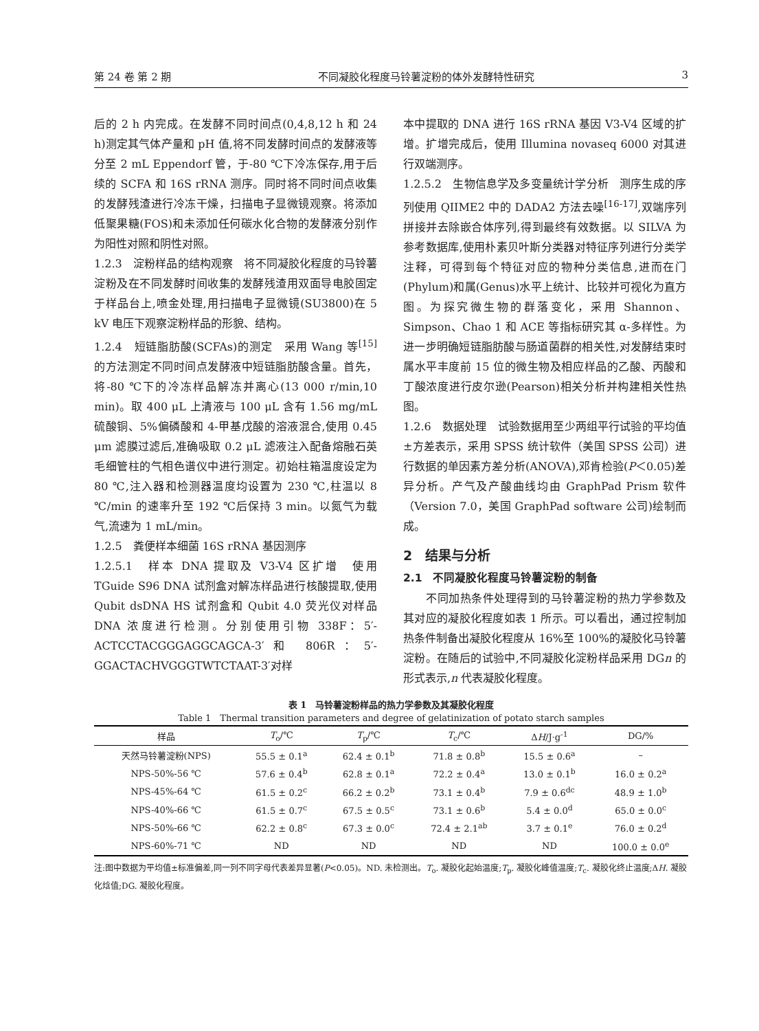第 24 卷 第 2 期 不同凝胶化程度马铃薯淀粉的体外发酵特性研究 3
后的 2 h 内完成。在发酵不同时间点(0,4,8,12 h 和 24 h)测定其气体产量和 pH 值,将不同发酵时间点的发酵液等分至 2 mL Eppendorf 管，于-80 ℃下冷冻保存,用于后续的 SCFA 和 16S rRNA 测序。同时将不同时间点收集的发酵残渣进行冷冻干燥，扫描电子显微镜观察。将添加低聚果糖(FOS)和未添加任何碳水化合物的发酵液分别作为阳性对照和阴性对照。
1.2.3　淀粉样品的结构观察　将不同凝胶化程度的马铃薯淀粉及在不同发酵时间收集的发酵残渣用双面导电胶固定于样品台上,喷金处理,用扫描电子显微镜(SU3800)在 5 kV 电压下观察淀粉样品的形貌、结构。
1.2.4　短链脂肪酸(SCFAs)的测定　采用 Wang 等<sup>[15]</sup>的方法测定不同时间点发酵液中短链脂肪酸含量。首先，将-80 ℃下的冷冻样品解冻并离心(13 000 r/min,10 min)。取 400 μL 上清液与 100 μL 含有 1.56 mg/mL 硫酸铜、5%偏磷酸和 4-甲基戊酸的溶液混合,使用 0.45 μm 滤膜过滤后,准确吸取 0.2 μL 滤液注入配备熔融石英毛细管柱的气相色谱仪中进行测定。初始柱箱温度设定为 80 ℃,注入器和检测器温度均设置为 230 ℃,柱温以 8 ℃/min 的速率升至 192 ℃后保持 3 min。以氮气为载气,流速为 1 mL/min。
1.2.5　粪便样本细菌 16S rRNA 基因测序
1.2.5.1　样本 DNA 提取及 V3-V4 区扩增　使用 TGuide S96 DNA 试剂盒对解冻样品进行核酸提取,使用 Qubit dsDNA HS 试剂盒和 Qubit 4.0 荧光仪对样品 DNA 浓度进行检测。分别使用引物 338F：5′-ACTCCTACGGGAGGCAGCA-3′和 806R：5′-GGACTACHVGGGTWTCTAAT-3′对样
本中提取的 DNA 进行 16S rRNA 基因 V3-V4 区域的扩增。扩增完成后，使用 Illumina novaseq 6000 对其进行双端测序。
1.2.5.2　生物信息学及多变量统计学分析　测序生成的序列使用 QIIME2 中的 DADA2 方法去噪<sup>[16-17]</sup>,双端序列拼接并去除嵌合体序列,得到最终有效数据。以 SILVA 为参考数据库,使用朴素贝叶斯分类器对特征序列进行分类学注释，可得到每个特征对应的物种分类信息,进而在门(Phylum)和属(Genus)水平上统计、比较并可视化为直方图。为探究微生物的群落变化，采用 Shannon、Simpson、Chao 1 和 ACE 等指标研究其 α-多样性。为进一步明确短链脂肪酸与肠道菌群的相关性,对发酵结束时属水平丰度前 15 位的微生物及相应样品的乙酸、丙酸和丁酸浓度进行皮尔逊(Pearson)相关分析并构建相关性热图。
1.2.6　数据处理　试验数据用至少两组平行试验的平均值±方差表示，采用 SPSS 统计软件（美国 SPSS 公司）进行数据的单因素方差分析(ANOVA),邓肯检验(P＜0.05)差异分析。产气及产酸曲线均由 GraphPad Prism 软件（Version 7.0，美国 GraphPad software 公司)绘制而成。
2　结果与分析
2.1　不同凝胶化程度马铃薯淀粉的制备
　　不同加热条件处理得到的马铃薯淀粉的热力学参数及其对应的凝胶化程度如表 1 所示。可以看出，通过控制加热条件制备出凝胶化程度从 16%至 100%的凝胶化马铃薯淀粉。在随后的试验中,不同凝胶化淀粉样品采用 DGn 的形式表示,n 代表凝胶化程度。
表 1　马铃薯淀粉样品的热力学参数及其凝胶化程度
Table 1　Thermal transition parameters and degree of gelatinization of potato starch samples
| 样品 | T<sub>o</sub>/℃ | T<sub>p</sub>/℃ | T<sub>c</sub>/℃ | Δ H /J·g<sup>-1</sup> | DG/% |
| --- | --- | --- | --- | --- | --- |
| 天然马铃薯淀粉(NPS) | 55.5 ± 0.1<sup>a</sup> | 62.4 ± 0.1<sup>b</sup> | 71.8 ± 0.8<sup>b</sup> | 15.5 ± 0.6<sup>a</sup> | – |
| NPS-50%-56 ℃ | 57.6 ± 0.4<sup>b</sup> | 62.8 ± 0.1<sup>a</sup> | 72.2 ± 0.4<sup>a</sup> | 13.0 ± 0.1<sup>b</sup> | 16.0 ± 0.2<sup>a</sup> |
| NPS-45%-64 ℃ | 61.5 ± 0.2<sup>c</sup> | 66.2 ± 0.2<sup>b</sup> | 73.1 ± 0.4<sup>b</sup> | 7.9 ± 0.6<sup>dc</sup> | 48.9 ± 1.0<sup>b</sup> |
| NPS-40%-66 ℃ | 61.5 ± 0.7<sup>c</sup> | 67.5 ± 0.5<sup>c</sup> | 73.1 ± 0.6<sup>b</sup> | 5.4 ± 0.0<sup>d</sup> | 65.0 ± 0.0<sup>c</sup> |
| NPS-50%-66 ℃ | 62.2 ± 0.8<sup>c</sup> | 67.3 ± 0.0<sup>c</sup> | 72.4 ± 2.1<sup>ab</sup> | 3.7 ± 0.1<sup>e</sup> | 76.0 ± 0.2<sup>d</sup> |
| NPS-60%-71 ℃ | ND | ND | ND | ND | 100.0 ± 0.0<sup>e</sup> |
注:图中数据为平均值±标准偏差,同一列不同字母代表差异显著(P<0.05)。ND. 未检测出。T<sub>o</sub>. 凝胶化起始温度;T<sub>p</sub>. 凝胶化峰值温度;T<sub>c</sub>. 凝胶化终止温度;ΔH. 凝胶化焓值;DG. 凝胶化程度。